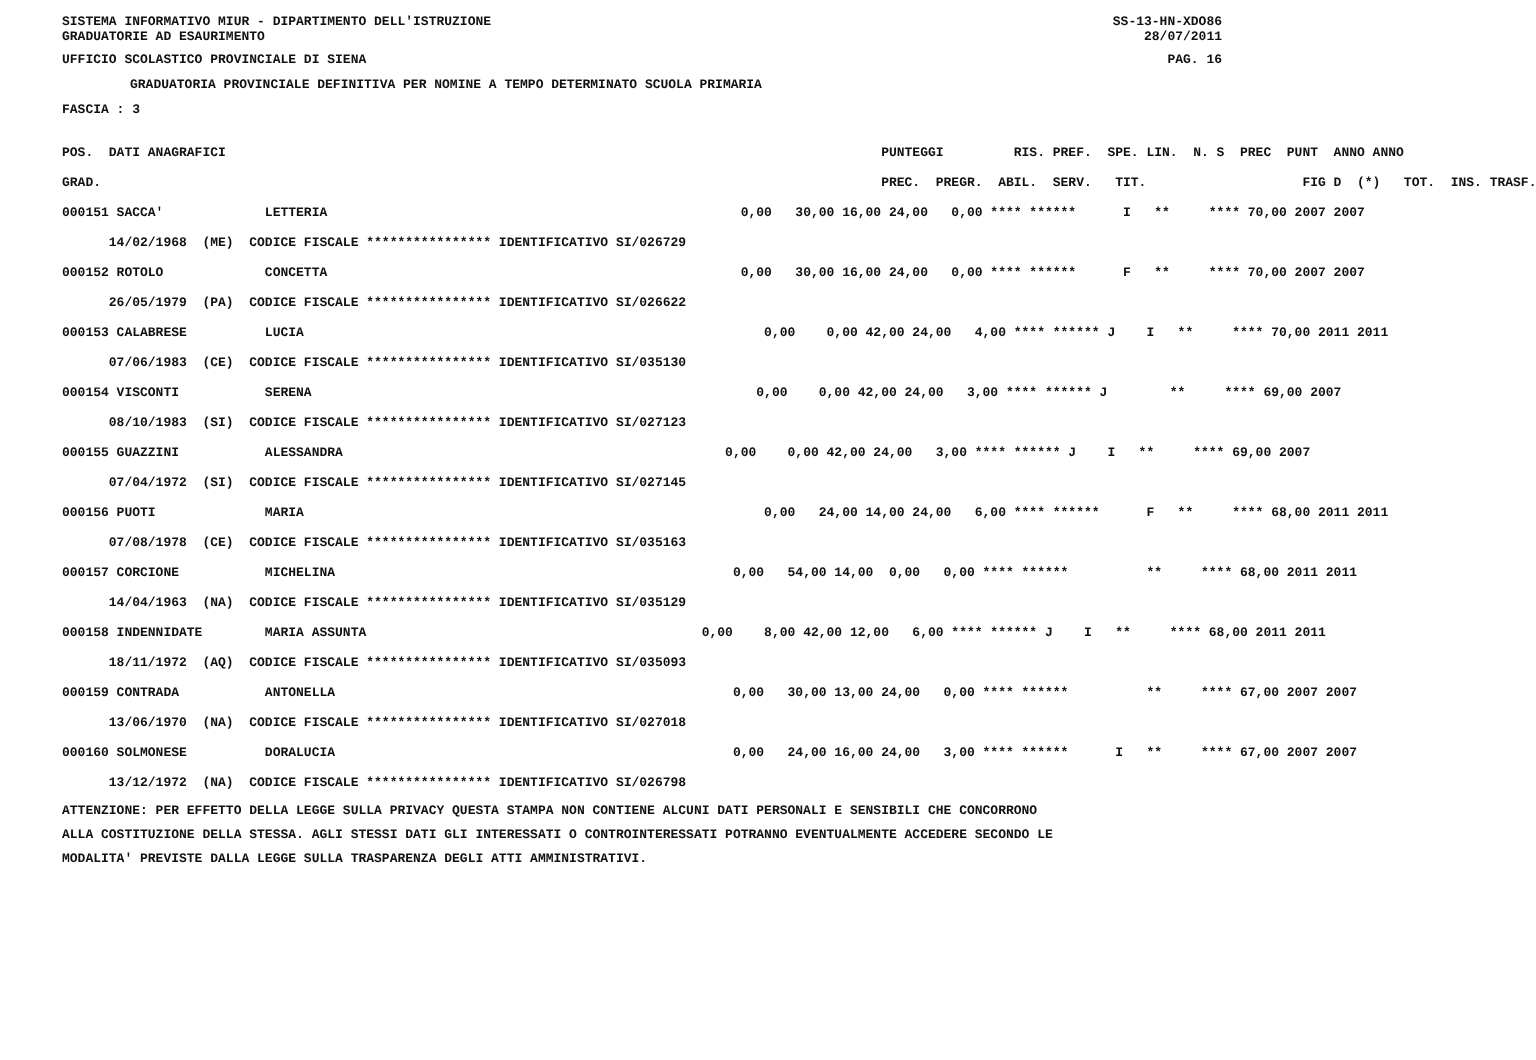SISTEMA INFORMATIVO MIUR - DIPARTIMENTO DELL'ISTRUZIONE SS-13-HN-XDO86
GRADUATORIE AD ESAURIMENTO 28/07/2011
UFFICIO SCOLASTICO PROVINCIALE DI SIENA PAG. 16
GRADUATORIA PROVINCIALE DEFINITIVA PER NOMINE A TEMPO DETERMINATO SCUOLA PRIMARIA
FASCIA : 3
| POS. DATI ANAGRAFICI | PUNTEGGI RIS. PREF. SPE. LIN. N. S PREC PUNT ANNO ANNO |
| --- | --- |
| GRAD. | PREC. PREGR. ABIL. SERV. TIT. FIG D (*) TOT. INS. TRASF. |
| 000151 SACCA' LETTERIA | 0,00 30,00 16,00 24,00 0,00 **** ****** I ** **** 70,00 2007 2007 |
| 14/02/1968 (ME) CODICE FISCALE **************** IDENTIFICATIVO SI/026729 | |
| 000152 ROTOLO CONCETTA | 0,00 30,00 16,00 24,00 0,00 **** ****** F ** **** 70,00 2007 2007 |
| 26/05/1979 (PA) CODICE FISCALE **************** IDENTIFICATIVO SI/026622 | |
| 000153 CALABRESE LUCIA | 0,00 0,00 42,00 24,00 4,00 **** ****** J I ** **** 70,00 2011 2011 |
| 07/06/1983 (CE) CODICE FISCALE **************** IDENTIFICATIVO SI/035130 | |
| 000154 VISCONTI SERENA | 0,00 0,00 42,00 24,00 3,00 **** ****** J ** **** 69,00 2007 |
| 08/10/1983 (SI) CODICE FISCALE **************** IDENTIFICATIVO SI/027123 | |
| 000155 GUAZZINI ALESSANDRA | 0,00 0,00 42,00 24,00 3,00 **** ****** J I ** **** 69,00 2007 |
| 07/04/1972 (SI) CODICE FISCALE **************** IDENTIFICATIVO SI/027145 | |
| 000156 PUOTI MARIA | 0,00 24,00 14,00 24,00 6,00 **** ****** F ** **** 68,00 2011 2011 |
| 07/08/1978 (CE) CODICE FISCALE **************** IDENTIFICATIVO SI/035163 | |
| 000157 CORCIONE MICHELINA | 0,00 54,00 14,00 0,00 0,00 **** ****** ** **** 68,00 2011 2011 |
| 14/04/1963 (NA) CODICE FISCALE **************** IDENTIFICATIVO SI/035129 | |
| 000158 INDENNIDATE MARIA ASSUNTA | 0,00 8,00 42,00 12,00 6,00 **** ****** J I ** **** 68,00 2011 2011 |
| 18/11/1972 (AQ) CODICE FISCALE **************** IDENTIFICATIVO SI/035093 | |
| 000159 CONTRADA ANTONELLA | 0,00 30,00 13,00 24,00 0,00 **** ****** ** **** 67,00 2007 2007 |
| 13/06/1970 (NA) CODICE FISCALE **************** IDENTIFICATIVO SI/027018 | |
| 000160 SOLMONESE DORALUCIA | 0,00 24,00 16,00 24,00 3,00 **** ****** I ** **** 67,00 2007 2007 |
| 13/12/1972 (NA) CODICE FISCALE **************** IDENTIFICATIVO SI/026798 | |
ATTENZIONE: PER EFFETTO DELLA LEGGE SULLA PRIVACY QUESTA STAMPA NON CONTIENE ALCUNI DATI PERSONALI E SENSIBILI CHE CONCORRONO
ALLA COSTITUZIONE DELLA STESSA. AGLI STESSI DATI GLI INTERESSATI O CONTROINTERESSATI POTRANNO EVENTUALMENTE ACCEDERE SECONDO LE
MODALITA' PREVISTE DALLA LEGGE SULLA TRASPARENZA DEGLI ATTI AMMINISTRATIVI.